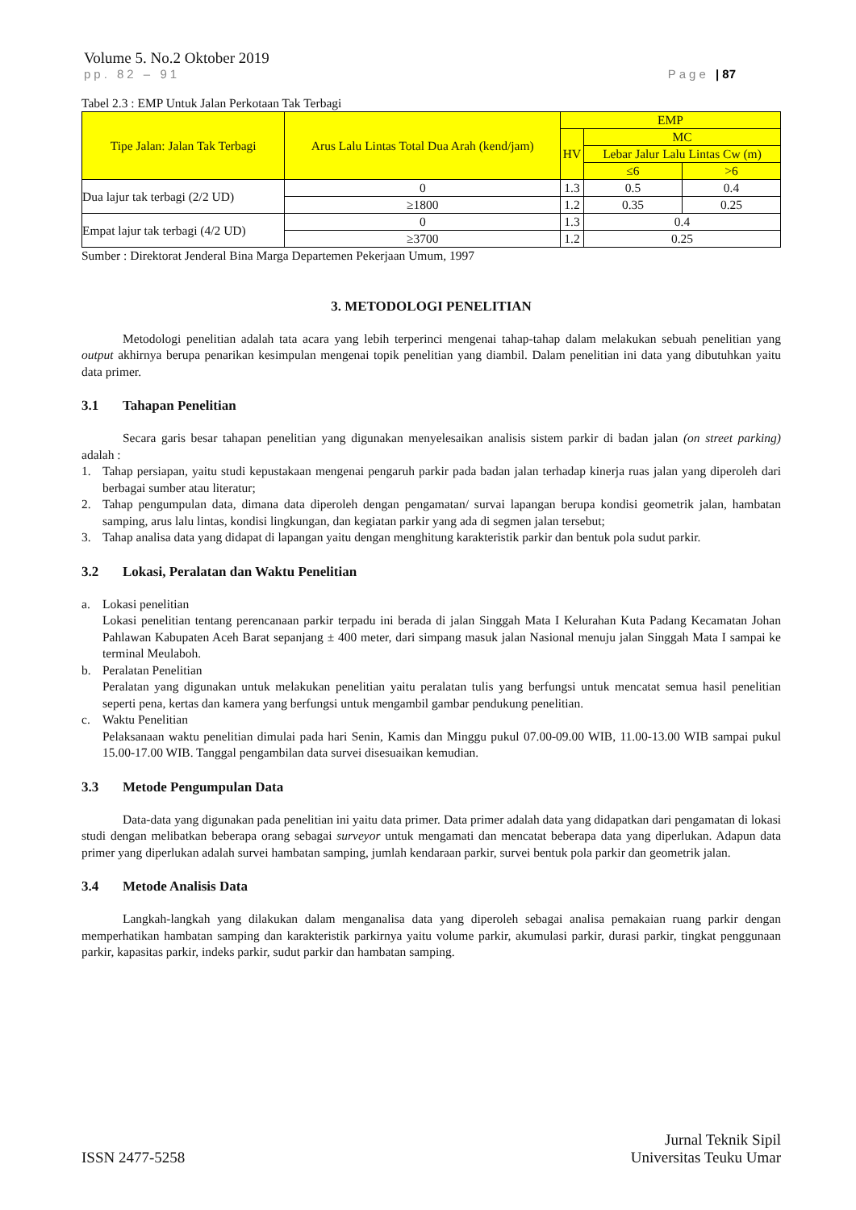Volume 5. No.2 Oktober 2019
pp. 82 – 91 Page | 87
Tabel 2.3 : EMP Untuk Jalan Perkotaan Tak Terbagi
| Tipe Jalan: Jalan Tak Terbagi | Arus Lalu Lintas Total Dua Arah (kend/jam) | EMP | | |
| --- | --- | --- | --- | --- |
| | | HV | MC | |
| | | | Lebar Jalur Lalu Lintas Cw (m) | |
| | | | ≤6 | >6 |
| Dua lajur tak terbagi (2/2 UD) | 0 | 1.3 | 0.5 | 0.4 |
| | ≥1800 | 1.2 | 0.35 | 0.25 |
| Empat lajur tak terbagi (4/2 UD) | 0 | 1.3 | 0.4 | |
| | ≥3700 | 1.2 | 0.25 | |
Sumber : Direktorat Jenderal Bina Marga Departemen Pekerjaan Umum, 1997
3. METODOLOGI PENELITIAN
Metodologi penelitian adalah tata acara yang lebih terperinci mengenai tahap-tahap dalam melakukan sebuah penelitian yang output akhirnya berupa penarikan kesimpulan mengenai topik penelitian yang diambil. Dalam penelitian ini data yang dibutuhkan yaitu data primer.
3.1 Tahapan Penelitian
Secara garis besar tahapan penelitian yang digunakan menyelesaikan analisis sistem parkir di badan jalan (on street parking) adalah :
1. Tahap persiapan, yaitu studi kepustakaan mengenai pengaruh parkir pada badan jalan terhadap kinerja ruas jalan yang diperoleh dari berbagai sumber atau literatur;
2. Tahap pengumpulan data, dimana data diperoleh dengan pengamatan/ survai lapangan berupa kondisi geometrik jalan, hambatan samping, arus lalu lintas, kondisi lingkungan, dan kegiatan parkir yang ada di segmen jalan tersebut;
3. Tahap analisa data yang didapat di lapangan yaitu dengan menghitung karakteristik parkir dan bentuk pola sudut parkir.
3.2 Lokasi, Peralatan dan Waktu Penelitian
a. Lokasi penelitian
Lokasi penelitian tentang perencanaan parkir terpadu ini berada di jalan Singgah Mata I Kelurahan Kuta Padang Kecamatan Johan Pahlawan Kabupaten Aceh Barat sepanjang ± 400 meter, dari simpang masuk jalan Nasional menuju jalan Singgah Mata I sampai ke terminal Meulaboh.
b. Peralatan Penelitian
Peralatan yang digunakan untuk melakukan penelitian yaitu peralatan tulis yang berfungsi untuk mencatat semua hasil penelitian seperti pena, kertas dan kamera yang berfungsi untuk mengambil gambar pendukung penelitian.
c. Waktu Penelitian
Pelaksanaan waktu penelitian dimulai pada hari Senin, Kamis dan Minggu pukul 07.00-09.00 WIB, 11.00-13.00 WIB sampai pukul 15.00-17.00 WIB. Tanggal pengambilan data survei disesuaikan kemudian.
3.3 Metode Pengumpulan Data
Data-data yang digunakan pada penelitian ini yaitu data primer. Data primer adalah data yang didapatkan dari pengamatan di lokasi studi dengan melibatkan beberapa orang sebagai surveyor untuk mengamati dan mencatat beberapa data yang diperlukan. Adapun data primer yang diperlukan adalah survei hambatan samping, jumlah kendaraan parkir, survei bentuk pola parkir dan geometrik jalan.
3.4 Metode Analisis Data
Langkah-langkah yang dilakukan dalam menganalisa data yang diperoleh sebagai analisa pemakaian ruang parkir dengan memperhatikan hambatan samping dan karakteristik parkirnya yaitu volume parkir, akumulasi parkir, durasi parkir, tingkat penggunaan parkir, kapasitas parkir, indeks parkir, sudut parkir dan hambatan samping.
ISSN 2477-5258 Jurnal Teknik Sipil
Universitas Teuku Umar